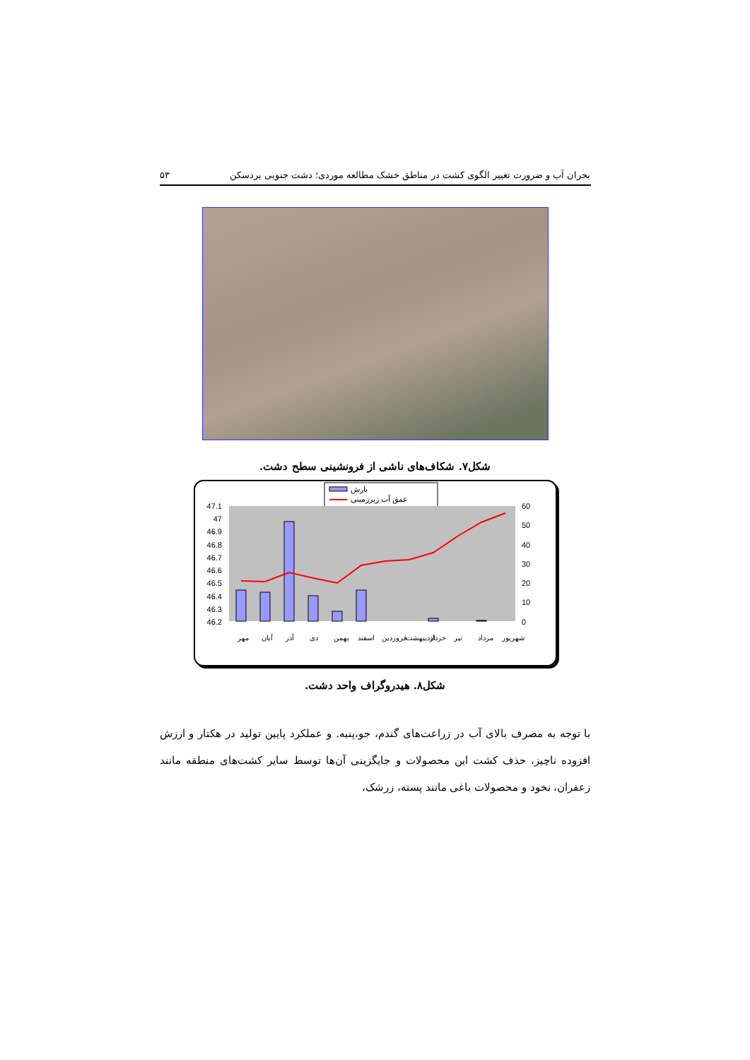بحران آب و ضرورت تغییر الگوی کشت در مناطق خشک مطالعه موردی؛ دشت جنوبی بردسکن ۵۳
شکل۷. شکاف‌های ناشی از فرونشینی سطح دشت.
بارش
عمق آب زیرزمینی
47.1
47
46.9
46.8
46.7
46.6
46.5
46.4
46.3
46.2
60
50
40
30
20
10
0
مهر
آبان
آذر
دی
بهمن
اسفند
فروردین
اردیبهشت
خرداد
تیر
مرداد
شهریور
شکل۸. هیدروگراف واحد دشت.
با توجه به مصرف بالای آب در زراعت‌های گندم، جو،پنبه. و عملکرد پایین تولید در هکتار و ارزش افزوده ناچیز، حذف کشت این محصولات و جایگزینی آن‌ها توسط سایر کشت‌های منطقه مانند زعفران، نخود و محصولات باغی مانند پسته، زرشک،